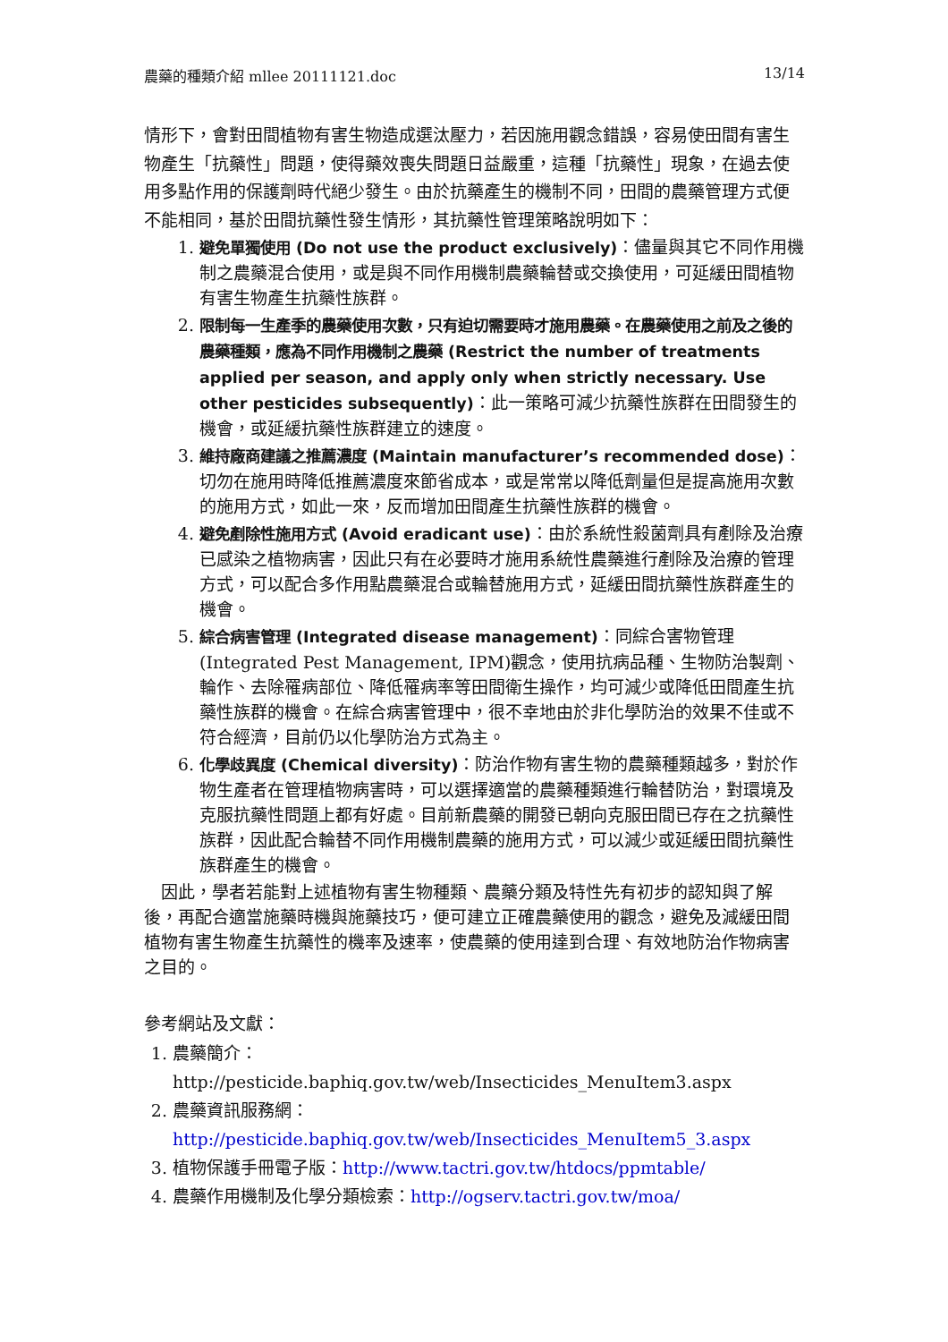農藥的種類介紹 mllee 20111121.doc 13/14
情形下，會對田間植物有害生物造成選汰壓力，若因施用觀念錯誤，容易使田間有害生物產生「抗藥性」問題，使得藥效喪失問題日益嚴重，這種「抗藥性」現象，在過去使用多點作用的保護劑時代絕少發生。由於抗藥產生的機制不同，田間的農藥管理方式便不能相同，基於田間抗藥性發生情形，其抗藥性管理策略說明如下：
1. 避免單獨使用 (Do not use the product exclusively)：儘量與其它不同作用機制之農藥混合使用，或是與不同作用機制農藥輪替或交換使用，可延緩田間植物有害生物產生抗藥性族群。
2. 限制每一生產季的農藥使用次數，只有迫切需要時才施用農藥。在農藥使用之前及之後的農藥種類，應為不同作用機制之農藥 (Restrict the number of treatments applied per season, and apply only when strictly necessary. Use other pesticides subsequently)：此一策略可減少抗藥性族群在田間發生的機會，或延緩抗藥性族群建立的速度。
3. 維持廠商建議之推薦濃度 (Maintain manufacturer’s recommended dose)：切勿在施用時降低推薦濃度來節省成本，或是常常以降低劑量但是提高施用次數的施用方式，如此一來，反而增加田間產生抗藥性族群的機會。
4. 避免剷除性施用方式 (Avoid eradicant use)：由於系統性殺菌劑具有剷除及治療已感染之植物病害，因此只有在必要時才施用系統性農藥進行剷除及治療的管理方式，可以配合多作用點農藥混合或輪替施用方式，延緩田間抗藥性族群產生的機會。
5. 綜合病害管理 (Integrated disease management)：同綜合害物管理 (Integrated Pest Management, IPM)觀念，使用抗病品種、生物防治製劑、輪作、去除罹病部位、降低罹病率等田間衛生操作，均可減少或降低田間產生抗藥性族群的機會。在綜合病害管理中，很不幸地由於非化學防治的效果不佳或不符合經濟，目前仍以化學防治方式為主。
6. 化學歧異度 (Chemical diversity)：防治作物有害生物的農藥種類越多，對於作物生產者在管理植物病害時，可以選擇適當的農藥種類進行輪替防治，對環境及克服抗藥性問題上都有好處。目前新農藥的開發已朝向克服田間已存在之抗藥性族群，因此配合輪替不同作用機制農藥的施用方式，可以減少或延緩田間抗藥性族群產生的機會。
 因此，學者若能對上述植物有害生物種類、農藥分類及特性先有初步的認知與了解後，再配合適當施藥時機與施藥技巧，便可建立正確農藥使用的觀念，避免及減緩田間植物有害生物產生抗藥性的機率及速率，使農藥的使用達到合理、有效地防治作物病害之目的。
參考網站及文獻：
1. 農藥簡介：http://pesticide.baphiq.gov.tw/web/Insecticides_MenuItem3.aspx
2. 農藥資訊服務網：
http://pesticide.baphiq.gov.tw/web/Insecticides_MenuItem5_3.aspx
3. 植物保護手冊電子版：http://www.tactri.gov.tw/htdocs/ppmtable/
4. 農藥作用機制及化學分類檢索：http://ogserv.tactri.gov.tw/moa/